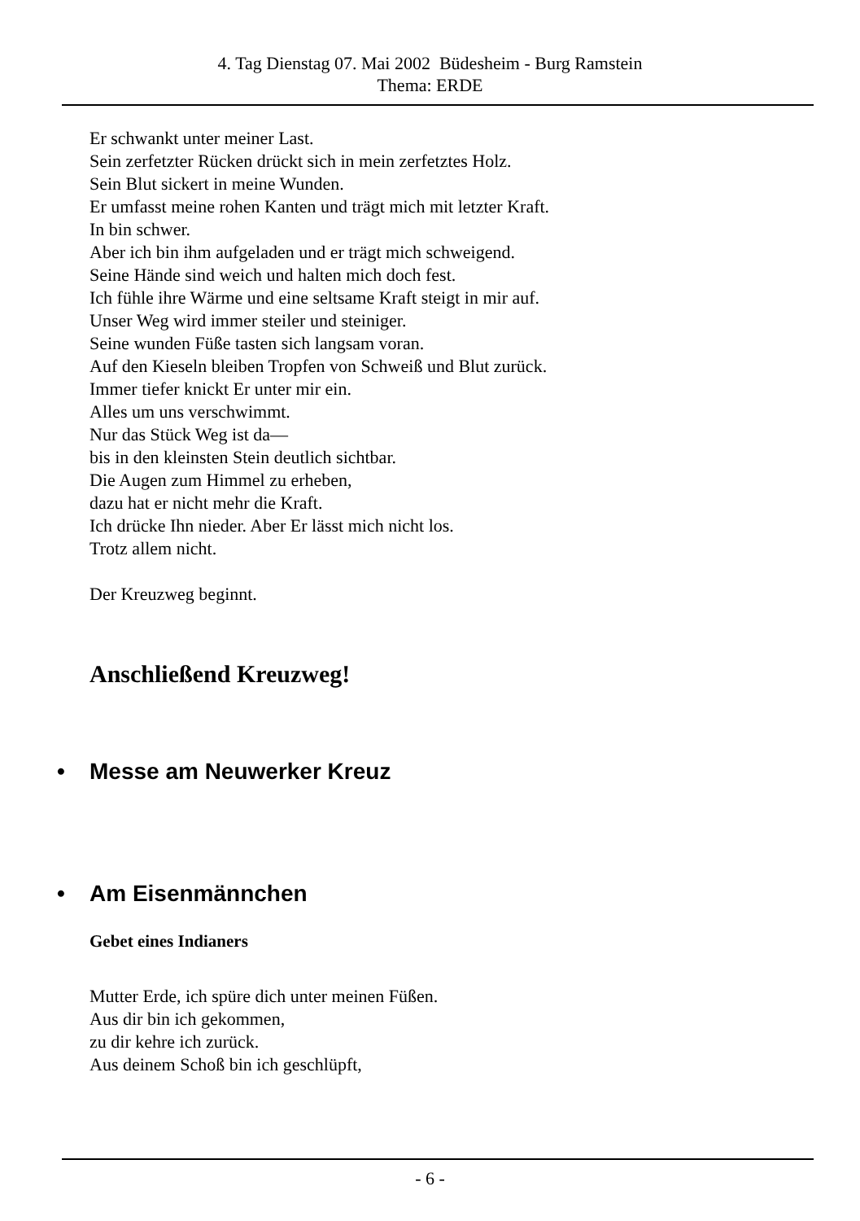4. Tag Dienstag 07. Mai 2002 Büdesheim - Burg Ramstein
Thema: ERDE
Er schwankt unter meiner Last.
Sein zerfetzter Rücken drückt sich in mein zerfetztes Holz.
Sein Blut sickert in meine Wunden.
Er umfasst meine rohen Kanten und trägt mich mit letzter Kraft.
In bin schwer.
Aber ich bin ihm aufgeladen und er trägt mich schweigend.
Seine Hände sind weich und halten mich doch fest.
Ich fühle ihre Wärme und eine seltsame Kraft steigt in mir auf.
Unser Weg wird immer steiler und steiniger.
Seine wunden Füße tasten sich langsam voran.
Auf den Kieseln bleiben Tropfen von Schweiß und Blut zurück.
Immer tiefer knickt Er unter mir ein.
Alles um uns verschwimmt.
Nur das Stück Weg ist da—
bis in den kleinsten Stein deutlich sichtbar.
Die Augen zum Himmel zu erheben,
dazu hat er nicht mehr die Kraft.
Ich drücke Ihn nieder. Aber Er lässt mich nicht los.
Trotz allem nicht.
Der Kreuzweg beginnt.
Anschließend Kreuzweg!
• Messe am Neuwerker Kreuz
• Am Eisenmännchen
Gebet eines Indianers
Mutter Erde, ich spüre dich unter meinen Füßen.
Aus dir bin ich gekommen,
zu dir kehre ich zurück.
Aus deinem Schoß bin ich geschlüpft,
- 6 -